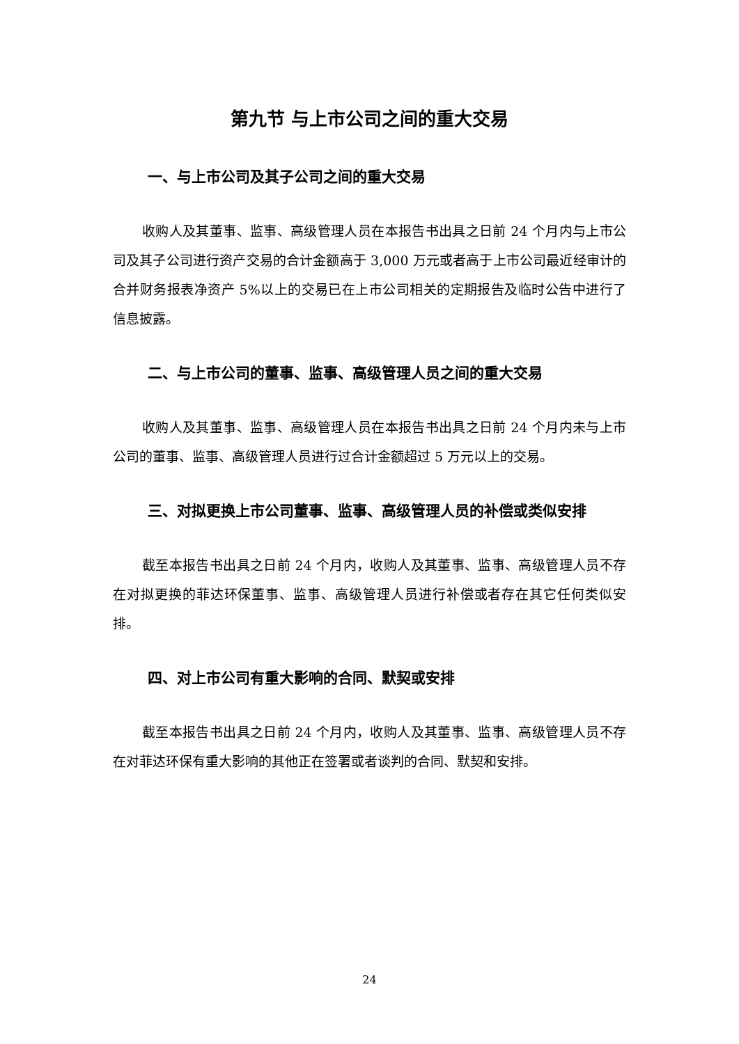第九节 与上市公司之间的重大交易
一、与上市公司及其子公司之间的重大交易
收购人及其董事、监事、高级管理人员在本报告书出具之日前 24 个月内与上市公司及其子公司进行资产交易的合计金额高于 3,000 万元或者高于上市公司最近经审计的合并财务报表净资产 5%以上的交易已在上市公司相关的定期报告及临时公告中进行了信息披露。
二、与上市公司的董事、监事、高级管理人员之间的重大交易
收购人及其董事、监事、高级管理人员在本报告书出具之日前 24 个月内未与上市公司的董事、监事、高级管理人员进行过合计金额超过 5 万元以上的交易。
三、对拟更换上市公司董事、监事、高级管理人员的补偿或类似安排
截至本报告书出具之日前 24 个月内，收购人及其董事、监事、高级管理人员不存在对拟更换的菲达环保董事、监事、高级管理人员进行补偿或者存在其它任何类似安排。
四、对上市公司有重大影响的合同、默契或安排
截至本报告书出具之日前 24 个月内，收购人及其董事、监事、高级管理人员不存在对菲达环保有重大影响的其他正在签署或者谈判的合同、默契和安排。
24